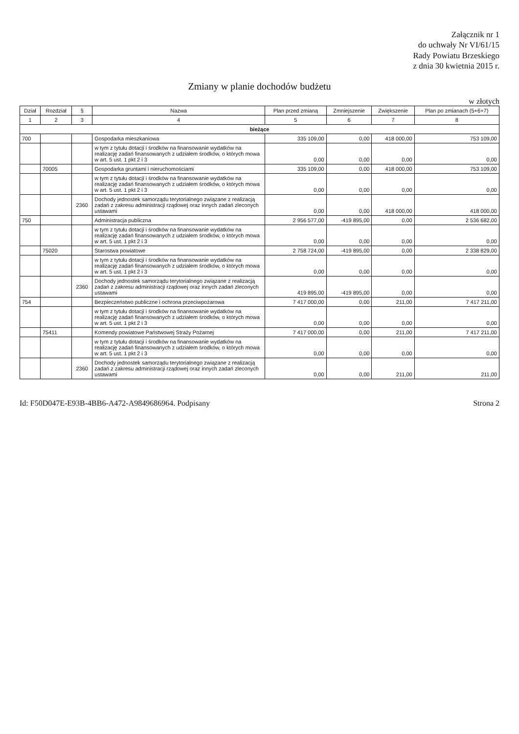Załącznik nr 1
do uchwały Nr VI/61/15
Rady Powiatu Brzeskiego
z dnia 30 kwietnia 2015 r.
Zmiany w planie dochodów budżetu
w złotych
| Dział | Rozdział | § | Nazwa | Plan przed zmianą | Zmniejszenie | Zwiększenie | Plan po zmianach (5+6+7) |
| --- | --- | --- | --- | --- | --- | --- | --- |
| 1 | 2 | 3 | 4 | 5 | 6 | 7 | 8 |
| bieżące | | | | | | | |
| 700 | | | Gospodarka mieszkaniowa | 335 109,00 | 0,00 | 418 000,00 | 753 109,00 |
| | | | w tym z tytułu dotacji i środków na finansowanie wydatków na realizację zadań finansowanych z udziałem środków, o których mowa w art. 5 ust. 1 pkt 2 i 3 | 0,00 | 0,00 | 0,00 | 0,00 |
| | 70005 | | Gospodarka gruntami i nieruchomościami | 335 109,00 | 0,00 | 418 000,00 | 753 109,00 |
| | | | w tym z tytułu dotacji i środków na finansowanie wydatków na realizację zadań finansowanych z udziałem środków, o których mowa w art. 5 ust. 1 pkt 2 i 3 | 0,00 | 0,00 | 0,00 | 0,00 |
| | | 2360 | Dochody jednostek samorządu terytorialnego związane z realizacją zadań z zakresu administracji rządowej oraz innych zadań zleconych ustawami | 0,00 | 0,00 | 418 000,00 | 418 000,00 |
| 750 | | | Administracja publiczna | 2 956 577,00 | -419 895,00 | 0,00 | 2 536 682,00 |
| | | | w tym z tytułu dotacji i środków na finansowanie wydatków na realizację zadań finansowanych z udziałem środków, o których mowa w art. 5 ust. 1 pkt 2 i 3 | 0,00 | 0,00 | 0,00 | 0,00 |
| | 75020 | | Starostwa powiatowe | 2 758 724,00 | -419 895,00 | 0,00 | 2 338 829,00 |
| | | | w tym z tytułu dotacji i środków na finansowanie wydatków na realizację zadań finansowanych z udziałem środków, o których mowa w art. 5 ust. 1 pkt 2 i 3 | 0,00 | 0,00 | 0,00 | 0,00 |
| | | 2360 | Dochody jednostek samorządu terytorialnego związane z realizacją zadań z zakresu administracji rządowej oraz innych zadań zleconych ustawami | 419 895,00 | -419 895,00 | 0,00 | 0,00 |
| 754 | | | Bezpieczeństwo publiczne i ochrona przeciwpożarowa | 7 417 000,00 | 0,00 | 211,00 | 7 417 211,00 |
| | | | w tym z tytułu dotacji i środków na finansowanie wydatków na realizację zadań finansowanych z udziałem środków, o których mowa w art. 5 ust. 1 pkt 2 i 3 | 0,00 | 0,00 | 0,00 | 0,00 |
| | 75411 | | Komendy powiatowe Państwowej Straży Pożarnej | 7 417 000,00 | 0,00 | 211,00 | 7 417 211,00 |
| | | | w tym z tytułu dotacji i środków na finansowanie wydatków na realizację zadań finansowanych z udziałem środków, o których mowa w art. 5 ust. 1 pkt 2 i 3 | 0,00 | 0,00 | 0,00 | 0,00 |
| | | 2360 | Dochody jednostek samorządu terytorialnego związane z realizacją zadań z zakresu administracji rządowej oraz innych zadań zleconych ustawami | 0,00 | 0,00 | 211,00 | 211,00 |
Id: F50D047E-E93B-4BB6-A472-A9849686964. Podpisany Strona 2